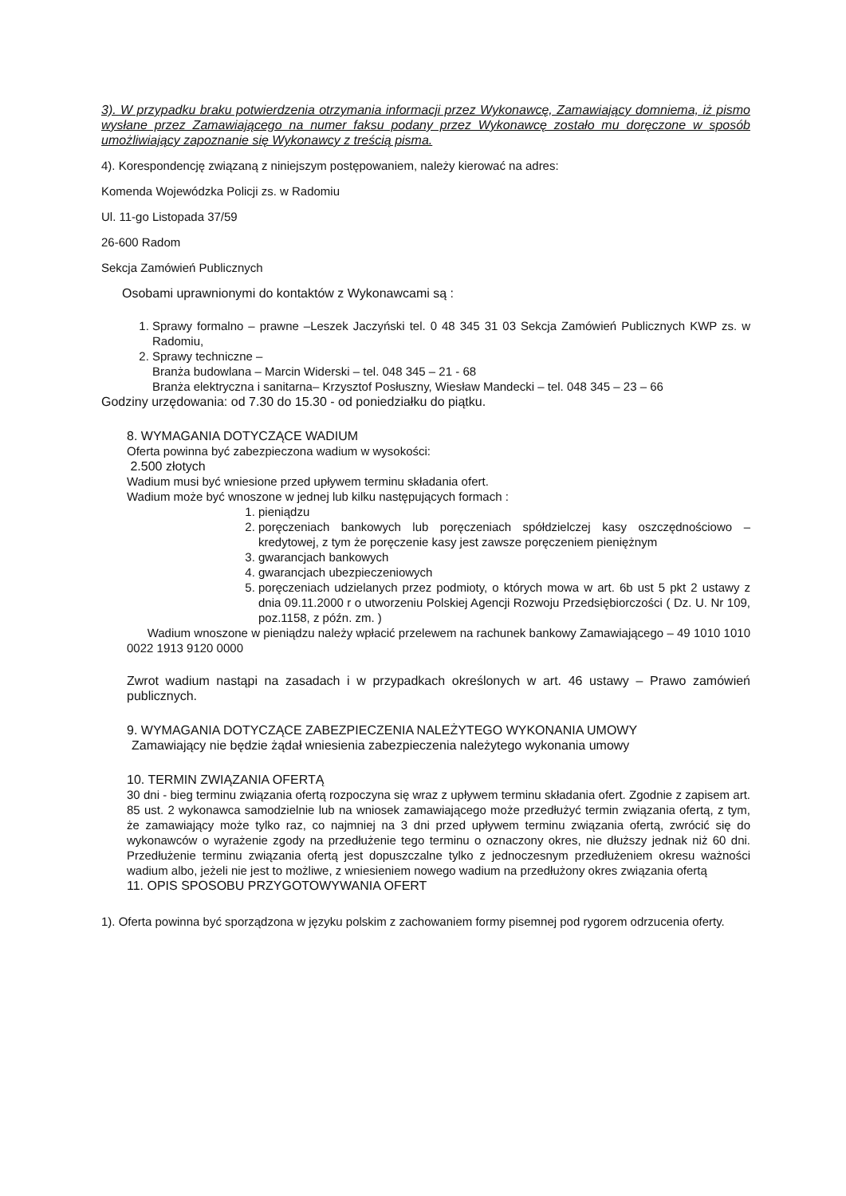3). W przypadku braku potwierdzenia otrzymania informacji przez Wykonawcę, Zamawiający domniema, iż pismo wysłane przez Zamawiającego na numer faksu podany przez Wykonawcę zostało mu doręczone w sposób umożliwiający zapoznanie się Wykonawcy z treścią pisma.
4). Korespondencję związaną z niniejszym postępowaniem, należy kierować na adres:
Komenda Wojewódzka Policji zs. w Radomiu
Ul. 11-go Listopada 37/59
26-600 Radom
Sekcja Zamówień Publicznych
Osobami uprawnionymi do kontaktów z Wykonawcami są :
1. Sprawy formalno – prawne –Leszek Jaczyński tel. 0 48 345 31 03 Sekcja Zamówień Publicznych KWP zs. w Radomiu,
2. Sprawy techniczne –
Branża budowlana – Marcin Widerski – tel. 048 345 – 21 - 68
Branża elektryczna i sanitarna– Krzysztof Posłuszny, Wiesław Mandecki – tel. 048 345 – 23 – 66
Godziny urzędowania: od 7.30 do 15.30 - od poniedziałku do piątku.
8. WYMAGANIA DOTYCZĄCE WADIUM
Oferta powinna być zabezpieczona wadium w wysokości:
2.500 złotych
Wadium musi być wniesione przed upływem terminu składania ofert.
Wadium może być wnoszone w jednej lub kilku następujących formach :
1. pieniądzu
2. poręczeniach bankowych lub poręczeniach spółdzielczej kasy oszczędnościowo – kredytowej, z tym że poręczenie kasy jest zawsze poręczeniem pieniężnym
3. gwarancjach bankowych
4. gwarancjach ubezpieczeniowych
5. poręczeniach udzielanych przez podmioty, o których mowa w art. 6b ust 5 pkt 2 ustawy z dnia 09.11.2000 r o utworzeniu Polskiej Agencji Rozwoju Przedsiębiorczości ( Dz. U. Nr 109, poz.1158, z późn. zm. )
Wadium wnoszone w pieniądzu należy wpłacić przelewem na rachunek bankowy Zamawiającego – 49 1010 1010 0022 1913 9120 0000
Zwrot wadium nastąpi na zasadach i w przypadkach określonych w art. 46 ustawy – Prawo zamówień publicznych.
9. WYMAGANIA DOTYCZĄCE ZABEZPIECZENIA NALEŻYTEGO WYKONANIA UMOWY
Zamawiający nie będzie żądał wniesienia zabezpieczenia należytego wykonania umowy
10. TERMIN ZWIĄZANIA OFERTĄ
30 dni - bieg terminu związania ofertą rozpoczyna się wraz z upływem terminu składania ofert. Zgodnie z zapisem art. 85 ust. 2 wykonawca samodzielnie lub na wniosek zamawiającego może przedłużyć termin związania ofertą, z tym, że zamawiający może tylko raz, co najmniej na 3 dni przed upływem terminu związania ofertą, zwrócić się do wykonawców o wyrażenie zgody na przedłużenie tego terminu o oznaczony okres, nie dłuższy jednak niż 60 dni. Przedłużenie terminu związania ofertą jest dopuszczalne tylko z jednoczesnym przedłużeniem okresu ważności wadium albo, jeżeli nie jest to możliwe, z wniesieniem nowego wadium na przedłużony okres związania ofertą
11. OPIS SPOSOBU PRZYGOTOWYWANIA OFERT
1). Oferta powinna być sporządzona w języku polskim z zachowaniem formy pisemnej pod rygorem odrzucenia oferty.